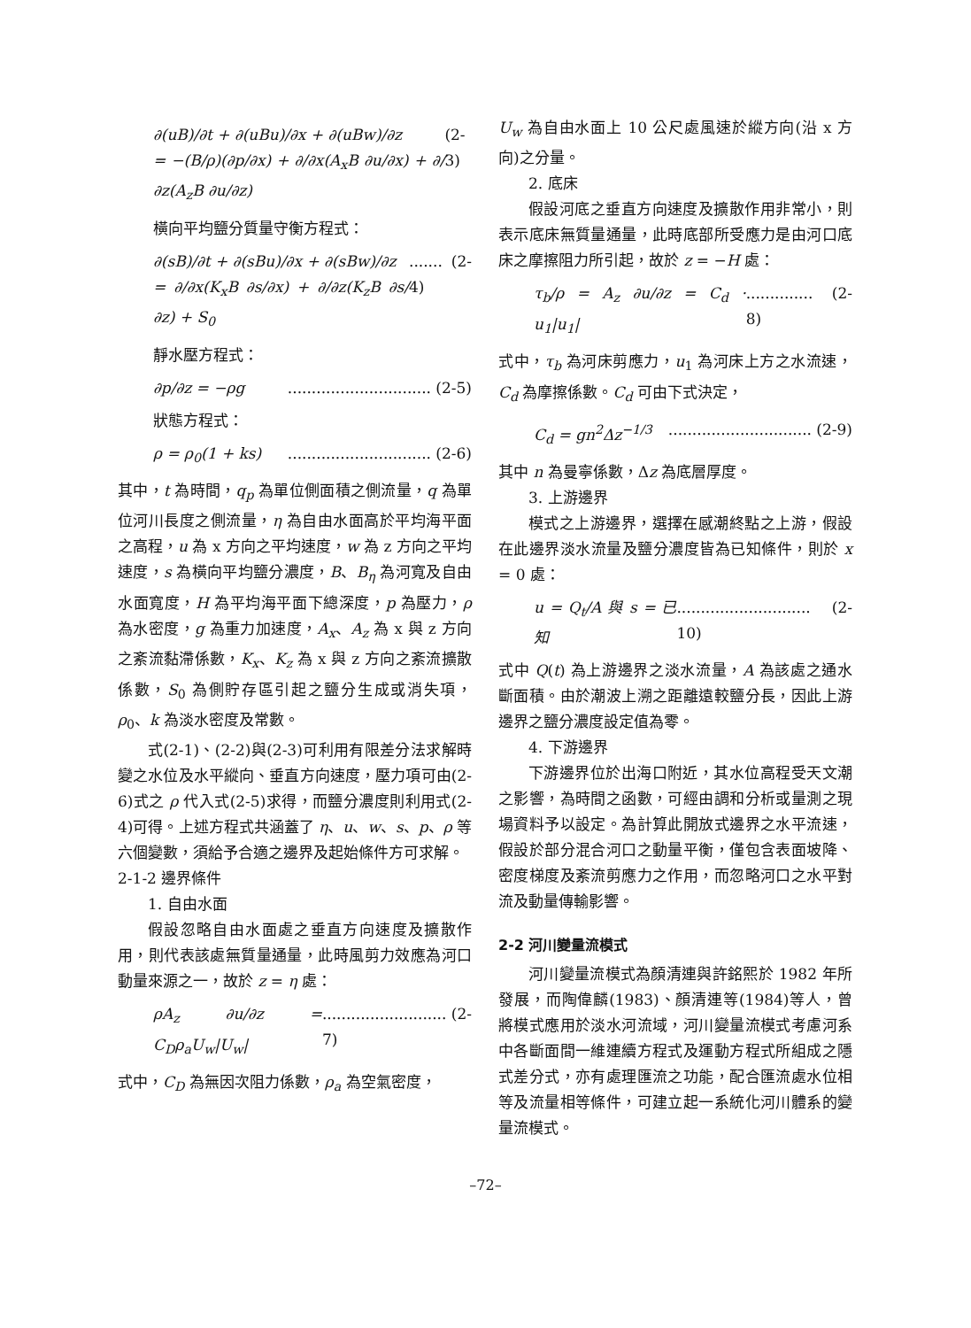∂(uB)/∂t + ∂(uBu)/∂x + ∂(uBw)/∂z
= −(B/ρ)(∂p/∂x) + ∂/∂x(A<sub>x</sub>B ∂u/∂x) + ∂/∂z(A<sub>z</sub>B ∂u/∂z) (2-3)
橫向平均鹽分質量守衡方程式：
∂(sB)/∂t + ∂(sBu)/∂x + ∂(sBw)/∂z
= ∂/∂x(K<sub>x</sub>B ∂s/∂x) + ∂/∂z(K<sub>z</sub>B ∂s/∂z) + S<sub>0</sub>....... (2-4)
靜水壓方程式：
∂p/∂z = −ρg.............................. (2-5)
狀態方程式：
ρ = ρ<sub>0</sub>(1 + ks).............................. (2-6)
其中，t 為時間，q<sub>p</sub> 為單位側面積之側流量，q 為單位河川長度之側流量，η 為自由水面高於平均海平面之高程，u 為 x 方向之平均速度，w 為 z 方向之平均速度，s 為橫向平均鹽分濃度，B、B<sub>η</sub> 為河寬及自由水面寬度，H 為平均海平面下總深度，p 為壓力，ρ 為水密度，g 為重力加速度，A<sub>x</sub>、A<sub>z</sub> 為 x 與 z 方向之紊流黏滯係數，K<sub>x</sub>、K<sub>z</sub> 為 x 與 z 方向之紊流擴散係數，S<sub>0</sub> 為側貯存區引起之鹽分生成或消失項，ρ<sub>0</sub>、k 為淡水密度及常數。
式(2-1)、(2-2)與(2-3)可利用有限差分法求解時變之水位及水平縱向、垂直方向速度，壓力項可由(2-6)式之 ρ 代入式(2-5)求得，而鹽分濃度則利用式(2-4)可得。上述方程式共涵蓋了 η、u、w、s、p、ρ 等六個變數，須給予合適之邊界及起始條件方可求解。
2-1-2 邊界條件
1. 自由水面
假設忽略自由水面處之垂直方向速度及擴散作用，則代表該處無質量通量，此時風剪力效應為河口動量來源之一，故於 z = η 處：
ρA<sub>z</sub> ∂u/∂z = C<sub>D</sub>ρ<sub>a</sub>U<sub>w</sub>|U<sub>w</sub>|.......................... (2-7)
式中，C<sub>D</sub> 為無因次阻力係數，ρ<sub>a</sub> 為空氣密度，
U<sub>w</sub> 為自由水面上 10 公尺處風速於縱方向(沿 x 方向)之分量。
2. 底床
假設河底之垂直方向速度及擴散作用非常小，則表示底床無質量通量，此時底部所受應力是由河口底床之摩擦阻力所引起，故於 z = −H 處：
τ<sub>b</sub>/ρ = A<sub>z</sub> ∂u/∂z = C<sub>d</sub> · u<sub>1</sub>|u<sub>1</sub>|.............. (2-8)
式中，τ<sub>b</sub> 為河床剪應力，u<sub>1</sub> 為河床上方之水流速，C<sub>d</sub> 為摩擦係數。C<sub>d</sub> 可由下式決定，
C<sub>d</sub> = gn<sup>2</sup>Δz<sup>−1/3</sup>.............................. (2-9)
其中 n 為曼寧係數，Δz 為底層厚度。
3. 上游邊界
模式之上游邊界，選擇在感潮終點之上游，假設在此邊界淡水流量及鹽分濃度皆為已知條件，則於 x = 0 處：
u = Q<sub>t</sub>/A 與 s = 已知............................ (2-10)
式中 Q(t) 為上游邊界之淡水流量，A 為該處之通水斷面積。由於潮波上溯之距離遠較鹽分長，因此上游邊界之鹽分濃度設定值為零。
4. 下游邊界
下游邊界位於出海口附近，其水位高程受天文潮之影響，為時間之函數，可經由調和分析或量測之現場資料予以設定。為計算此開放式邊界之水平流速，假設於部分混合河口之動量平衡，僅包含表面坡降、密度梯度及紊流剪應力之作用，而忽略河口之水平對流及動量傳輸影響。
2-2 河川變量流模式
河川變量流模式為顏清連與許銘熙於 1982 年所發展，而陶偉麟(1983)、顏清連等(1984)等人，曾將模式應用於淡水河流域，河川變量流模式考慮河系中各斷面間一維連續方程式及運動方程式所組成之隱式差分式，亦有處理匯流之功能，配合匯流處水位相等及流量相等條件，可建立起一系統化河川體系的變量流模式。
–72–